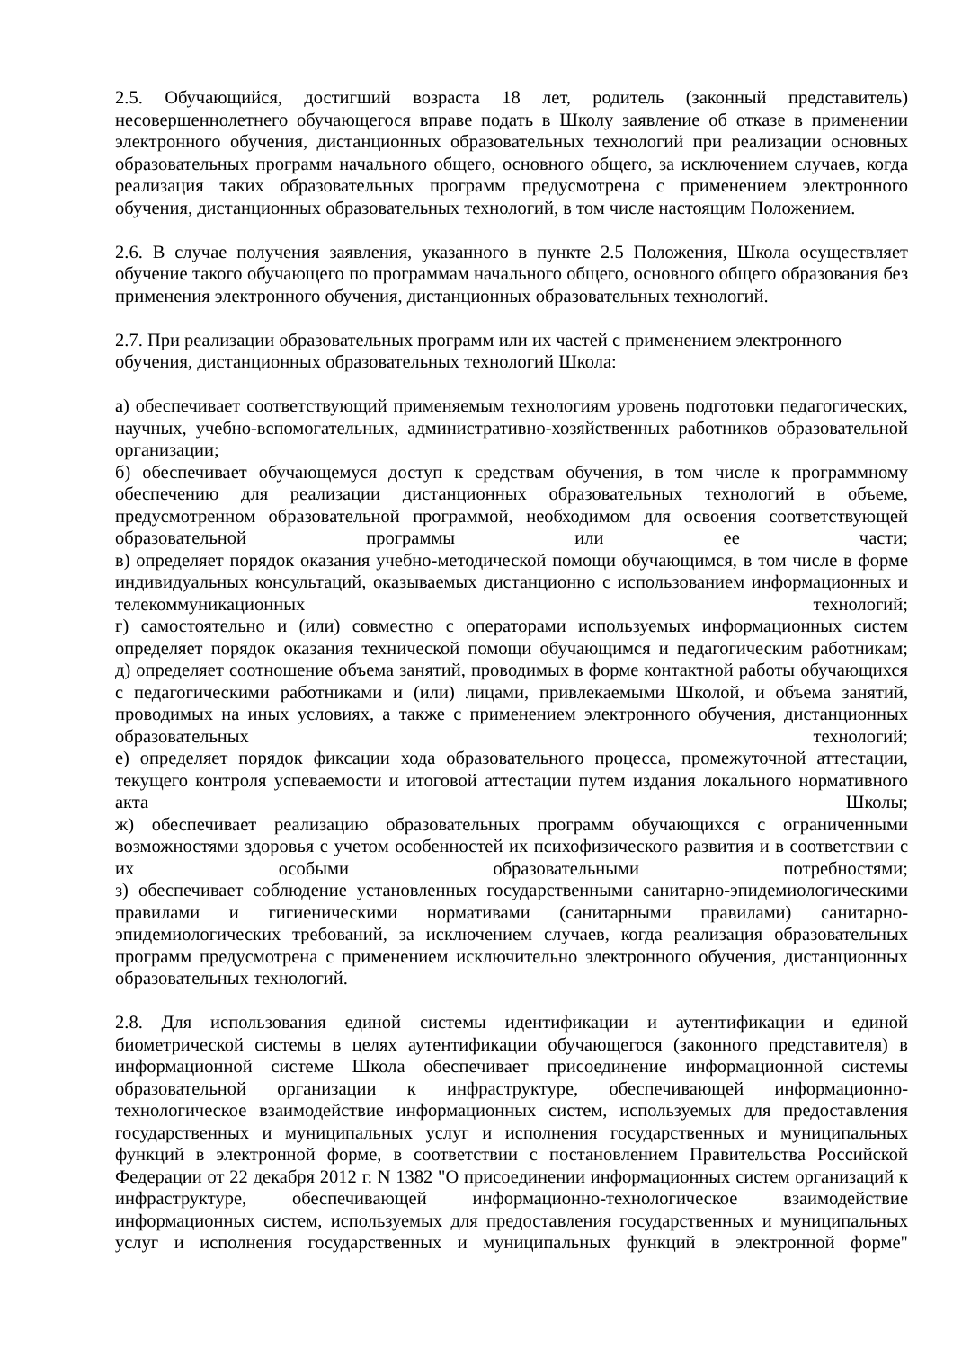2.5. Обучающийся, достигший возраста 18 лет, родитель (законный представитель) несовершеннолетнего обучающегося вправе подать в Школу заявление об отказе в применении электронного обучения, дистанционных образовательных технологий при реализации основных образовательных программ начального общего, основного общего, за исключением случаев, когда реализация таких образовательных программ предусмотрена с применением электронного обучения, дистанционных образовательных технологий, в том числе настоящим Положением.
2.6. В случае получения заявления, указанного в пункте 2.5 Положения, Школа осуществляет обучение такого обучающего по программам начального общего, основного общего образования без применения электронного обучения, дистанционных образовательных технологий.
2.7. При реализации образовательных программ или их частей с применением электронного обучения, дистанционных образовательных технологий Школа:
а) обеспечивает соответствующий применяемым технологиям уровень подготовки педагогических, научных, учебно-вспомогательных, административно-хозяйственных работников образовательной организации;
б) обеспечивает обучающемуся доступ к средствам обучения, в том числе к программному обеспечению для реализации дистанционных образовательных технологий в объеме, предусмотренном образовательной программой, необходимом для освоения соответствующей образовательной программы или ее части;
в) определяет порядок оказания учебно-методической помощи обучающимся, в том числе в форме индивидуальных консультаций, оказываемых дистанционно с использованием информационных и телекоммуникационных технологий;
г) самостоятельно и (или) совместно с операторами используемых информационных систем определяет порядок оказания технической помощи обучающимся и педагогическим работникам;
д) определяет соотношение объема занятий, проводимых в форме контактной работы обучающихся с педагогическими работниками и (или) лицами, привлекаемыми Школой, и объема занятий, проводимых на иных условиях, а также с применением электронного обучения, дистанционных образовательных технологий;
е) определяет порядок фиксации хода образовательного процесса, промежуточной аттестации, текущего контроля успеваемости и итоговой аттестации путем издания локального нормативного акта Школы;
ж) обеспечивает реализацию образовательных программ обучающихся с ограниченными возможностями здоровья с учетом особенностей их психофизического развития и в соответствии с их особыми образовательными потребностями;
з) обеспечивает соблюдение установленных государственными санитарно-эпидемиологическими правилами и гигиеническими нормативами (санитарными правилами) санитарно-эпидемиологических требований, за исключением случаев, когда реализация образовательных программ предусмотрена с применением исключительно электронного обучения, дистанционных образовательных технологий.
2.8. Для использования единой системы идентификации и аутентификации и единой биометрической системы в целях аутентификации обучающегося (законного представителя) в информационной системе Школа обеспечивает присоединение информационной системы образовательной организации к инфраструктуре, обеспечивающей информационно-технологическое взаимодействие информационных систем, используемых для предоставления государственных и муниципальных услуг и исполнения государственных и муниципальных функций в электронной форме, в соответствии с постановлением Правительства Российской Федерации от 22 декабря 2012 г. N 1382 "О присоединении информационных систем организаций к инфраструктуре, обеспечивающей информационно-технологическое взаимодействие информационных систем, используемых для предоставления государственных и муниципальных услуг и исполнения государственных и муниципальных функций в электронной форме"